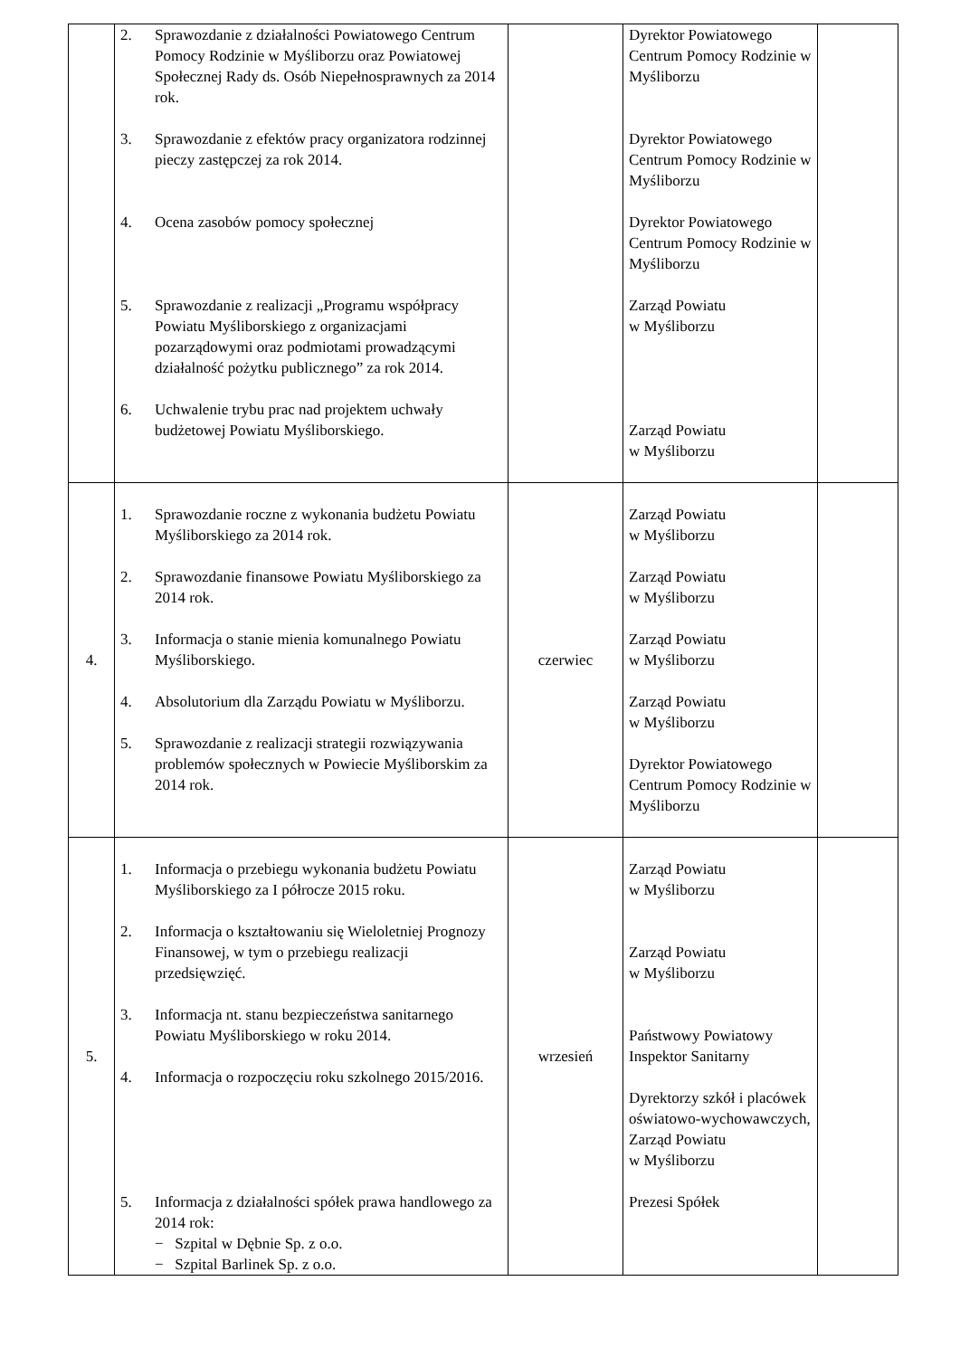| | 2. Sprawozdanie z działalności Powiatowego Centrum Pomocy Rodzinie w Myśliborzu oraz Powiatowej Społecznej Rady ds. Osób Niepełnosprawnych za 2014 rok. 3. Sprawozdanie z efektów pracy organizatora rodzinnej pieczy zastępczej za rok 2014. 4. Ocena zasobów pomocy społecznej 5. Sprawozdanie z realizacji „Programu współpracy Powiatu Myśliborskiego z organizacjami pozarządowymi oraz podmiotami prowadzącymi działalność pożytku publicznego” za rok 2014. 6. Uchwalenie trybu prac nad projektem uchwały budżetowej Powiatu Myśliborskiego. | | Dyrektor Powiatowego Centrum Pomocy Rodzinie w Myśliborzu Dyrektor Powiatowego Centrum Pomocy Rodzinie w Myśliborzu Dyrektor Powiatowego Centrum Pomocy Rodzinie w Myśliborzu Zarząd Powiatu w Myśliborzu Zarząd Powiatu w Myśliborzu | |
| 4. | 1. Sprawozdanie roczne z wykonania budżetu Powiatu Myśliborskiego za 2014 rok. 2. Sprawozdanie finansowe Powiatu Myśliborskiego za 2014 rok. 3. Informacja o stanie mienia komunalnego Powiatu Myśliborskiego. 4. Absolutorium dla Zarządu Powiatu w Myśliborzu. 5. Sprawozdanie z realizacji strategii rozwiązywania problemów społecznych w Powiecie Myśliborskim za 2014 rok. | czerwiec | Zarząd Powiatu w Myśliborzu Zarząd Powiatu w Myśliborzu Zarząd Powiatu w Myśliborzu Zarząd Powiatu w Myśliborzu Dyrektor Powiatowego Centrum Pomocy Rodzinie w Myśliborzu | |
| 5. | 1. Informacja o przebiegu wykonania budżetu Powiatu Myśliborskiego za I półrocze 2015 roku. 2. Informacja o kształtowaniu się Wieloletniej Prognozy Finansowej, w tym o przebiegu realizacji przedsięwzięć. 3. Informacja nt. stanu bezpieczeństwa sanitarnego Powiatu Myśliborskiego w roku 2014. 4. Informacja o rozpoczęciu roku szkolnego 2015/2016. 5. Informacja z działalności spółek prawa handlowego za 2014 rok: − Szpital w Dębnie Sp. z o.o. − Szpital Barlinek Sp. z o.o. | wrzesień | Zarząd Powiatu w Myśliborzu Zarząd Powiatu w Myśliborzu Państwowy Powiatowy Inspektor Sanitarny Dyrektorzy szkół i placówek oświatowo-wychowawczych, Zarząd Powiatu w Myśliborzu Prezesi Spółek | |